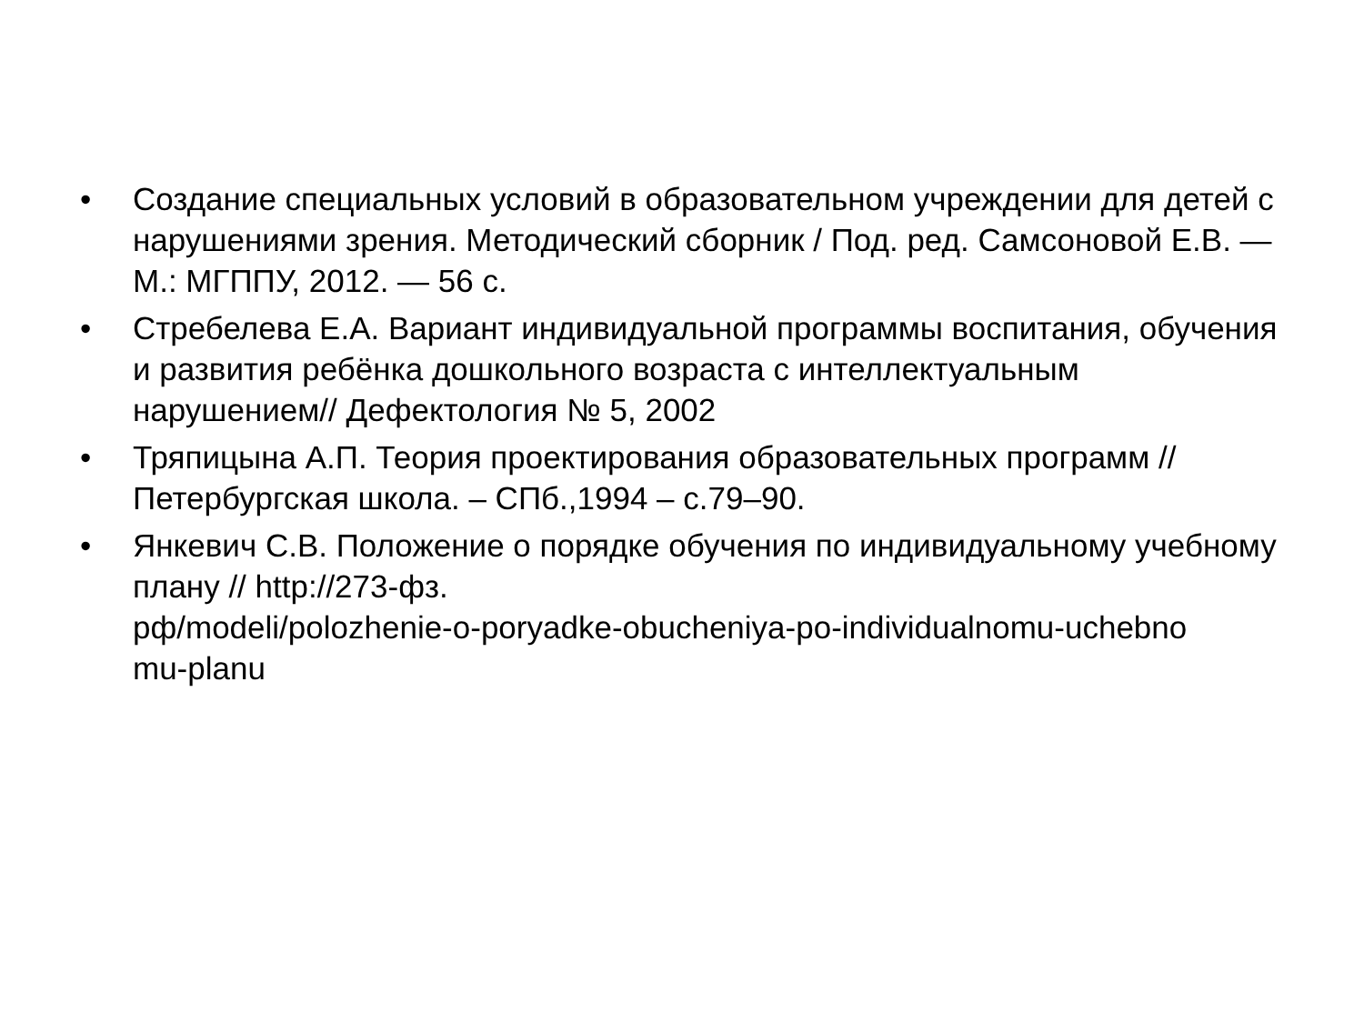• Создание специальных условий в образовательном учреждении для детей с нарушениями зрения. Методический сборник / Под. ред. Самсоновой Е.В. — М.: МГППУ, 2012. — 56 с.
• Стребелева Е.А. Вариант индивидуальной программы воспитания, обучения и развития ребёнка дошкольного возраста с интеллектуальным нарушением// Дефектология № 5, 2002
• Тряпицына А.П. Теория проектирования образовательных программ // Петербургская школа. – СПб.,1994 – с.79–90.
• Янкевич С.В. Положение о порядке обучения по индивидуальному учебному плану // http://273-фз.
рф/modeli/polozhenie-o-poryadke-obucheniya-po-individualnomu-uchebno
mu-planu